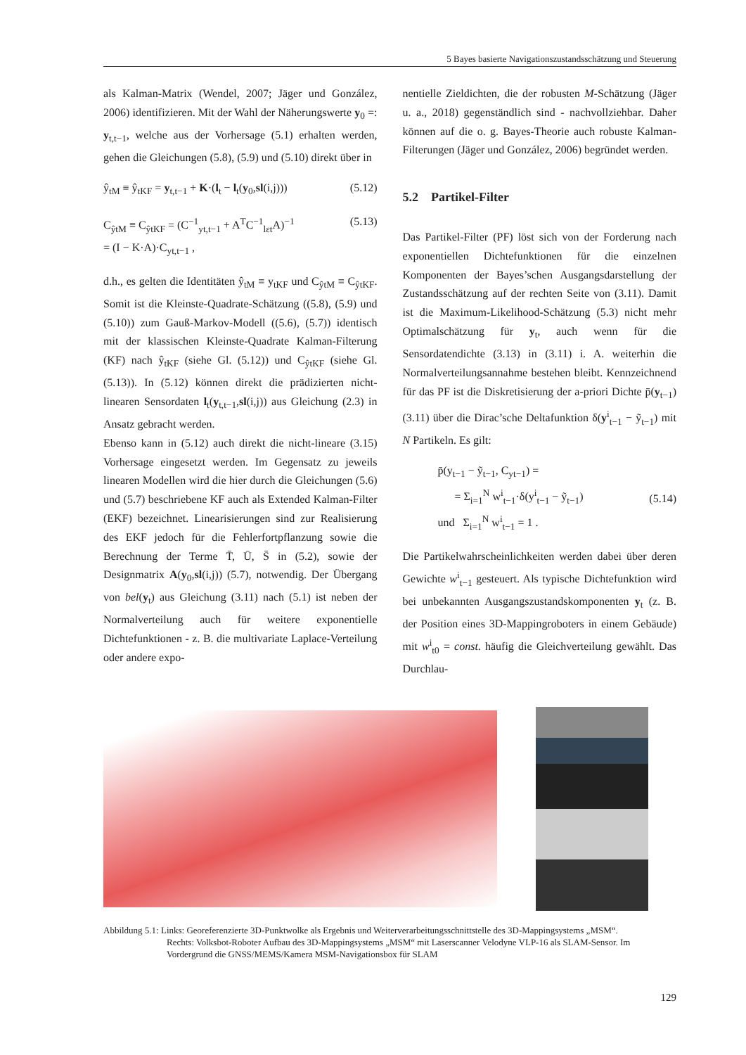5 Bayes basierte Navigationszustandsschätzung und Steuerung
als Kalman-Matrix (Wendel, 2007; Jäger und González, 2006) identifizieren. Mit der Wahl der Näherungswerte y<sub>0</sub> =: y<sub>t,t−1</sub>, welche aus der Vorhersage (5.1) erhalten werden, gehen die Gleichungen (5.8), (5.9) und (5.10) direkt über in
ŷ<sub>tM</sub> ≡ ŷ<sub>tKF</sub> = y<sub>t,t−1</sub> + K·(l<sub>t</sub> − l<sub>t</sub>(y<sub>0</sub>,sl(i,j))) (5.12)
C<sub>ŷtM</sub> ≡ C<sub>ŷtKF</sub> = (C<sup>−1</sup><sub>yt,t−1</sub> + A<sup>T</sup>C<sup>−1</sup><sub>lεt</sub>A)<sup>−1</sup>
= (I − K·A)·C<sub>yt,t−1</sub> , (5.13)
d.h., es gelten die Identitäten ŷ<sub>tM</sub> ≡ y<sub>tKF</sub> und C<sub>ŷtM</sub> ≡ C<sub>ŷtKF</sub>. Somit ist die Kleinste-Quadrate-Schätzung ((5.8), (5.9) und (5.10)) zum Gauß-Markov-Modell ((5.6), (5.7)) identisch mit der klassischen Kleinste-Quadrate Kalman-Filterung (KF) nach ŷ<sub>tKF</sub> (siehe Gl. (5.12)) und C<sub>ŷtKF</sub> (siehe Gl. (5.13)). In (5.12) können direkt die prädizierten nicht-linearen Sensordaten l<sub>t</sub>(y<sub>t,t−1</sub>,sl(i,j)) aus Gleichung (2.3) in Ansatz gebracht werden.
Ebenso kann in (5.12) auch direkt die nicht-lineare (3.15) Vorhersage eingesetzt werden. Im Gegensatz zu jeweils linearen Modellen wird die hier durch die Gleichungen (5.6) und (5.7) beschriebene KF auch als Extended Kalman-Filter (EKF) bezeichnet. Linearisierungen sind zur Realisierung des EKF jedoch für die Fehlerfortpflanzung sowie die Berechnung der Terme T̄, Ū, S̄ in (5.2), sowie der Designmatrix A(y<sub>0</sub>,sl(i,j)) (5.7), notwendig. Der Übergang von bel(y<sub>t</sub>) aus Gleichung (3.11) nach (5.1) ist neben der Normalverteilung auch für weitere exponentielle Dichtefunktionen - z. B. die multivariate Laplace-Verteilung oder andere expo-
nentielle Zieldichten, die der robusten M-Schätzung (Jäger u. a., 2018) gegenständlich sind - nachvollziehbar. Daher können auf die o. g. Bayes-Theorie auch robuste Kalman-Filterungen (Jäger und González, 2006) begründet werden.
5.2 Partikel-Filter
Das Partikel-Filter (PF) löst sich von der Forderung nach exponentiellen Dichtefunktionen für die einzelnen Komponenten der Bayes’schen Ausgangsdarstellung der Zustandsschätzung auf der rechten Seite von (3.11). Damit ist die Maximum-Likelihood-Schätzung (5.3) nicht mehr Optimalschätzung für y<sub>t</sub>, auch wenn für die Sensordatendichte (3.13) in (3.11) i. A. weiterhin die Normalverteilungsannahme bestehen bleibt. Kennzeichnend für das PF ist die Diskretisierung der a-priori Dichte p̄(y<sub>t−1</sub>) (3.11) über die Dirac’sche Deltafunktion δ(y<sup>i</sup><sub>t−1</sub> − ỹ<sub>t−1</sub>) mit N Partikeln. Es gilt:
p̄(y<sub>t−1</sub> − ỹ<sub>t−1</sub>, C<sub>yt−1</sub>) =
= Σ<sub>i=1</sub><sup>N</sup> w<sup>i</sup><sub>t−1</sub>·δ(y<sup>i</sup><sub>t−1</sub> − ỹ<sub>t−1</sub>)
und Σ<sub>i=1</sub><sup>N</sup> w<sup>i</sup><sub>t−1</sub> = 1 . (5.14)
Die Partikelwahrscheinlichkeiten werden dabei über deren Gewichte w<sup>i</sup><sub>t−1</sub> gesteuert. Als typische Dichtefunktion wird bei unbekannten Ausgangszustandskomponenten y<sub>t</sub> (z. B. der Position eines 3D-Mappingroboters in einem Gebäude) mit w<sup>i</sup><sub>t0</sub> = const. häufig die Gleichverteilung gewählt. Das Durchlau-
Abbildung 5.1: Links: Georeferenzierte 3D-Punktwolke als Ergebnis und Weiterverarbeitungsschnittstelle des 3D-Mappingsystems „MSM“.
Rechts: Volksbot-Roboter Aufbau des 3D-Mappingsystems „MSM“ mit Laserscanner Velodyne VLP-16 als SLAM-Sensor. Im Vordergrund die GNSS/MEMS/Kamera MSM-Navigationsbox für SLAM
129